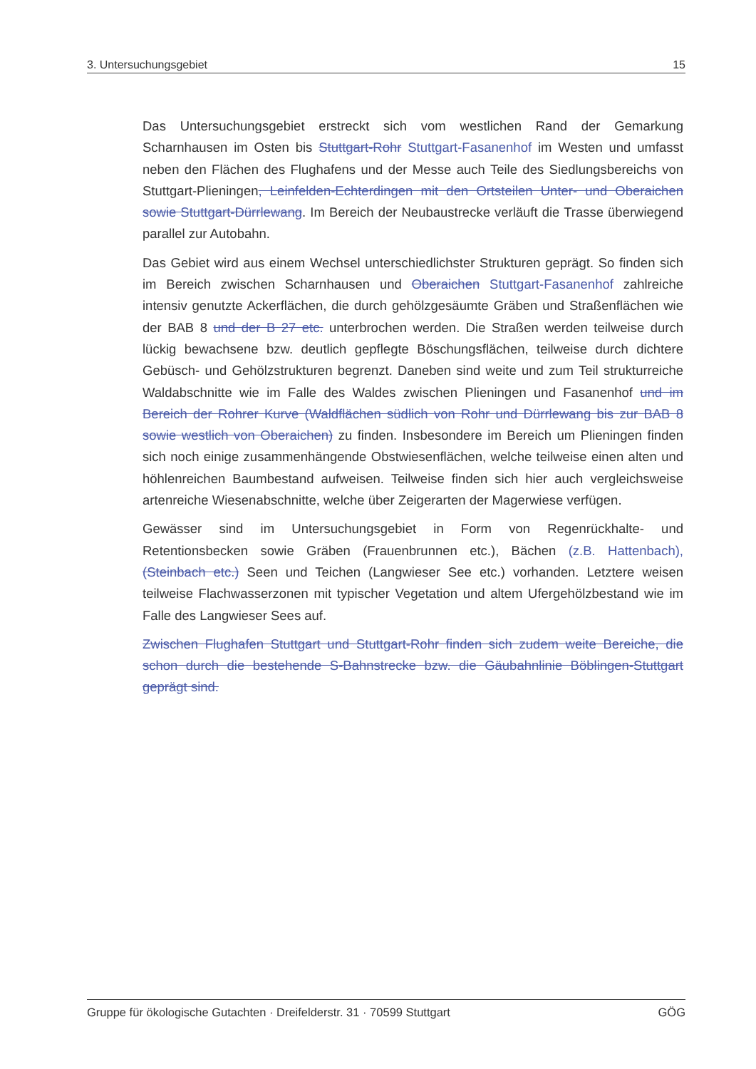3. Untersuchungsgebiet 15
Das Untersuchungsgebiet erstreckt sich vom westlichen Rand der Gemarkung Scharnhausen im Osten bis Stuttgart-Rohr Stuttgart-Fasanenhof im Westen und umfasst neben den Flächen des Flughafens und der Messe auch Teile des Siedlungsbereichs von Stuttgart-Plieningen, Leinfelden-Echterdingen mit den Ortsteilen Unter- und Oberaichen sowie Stuttgart-Dürrlewang. Im Bereich der Neubaustrecke verläuft die Trasse überwiegend parallel zur Autobahn.
Das Gebiet wird aus einem Wechsel unterschiedlichster Strukturen geprägt. So finden sich im Bereich zwischen Scharnhausen und Oberaichen Stuttgart-Fasanenhof zahlreiche intensiv genutzte Ackerflächen, die durch gehölzgesäumte Gräben und Straßenflächen wie der BAB 8 und der B 27 etc. unterbrochen werden. Die Straßen werden teilweise durch lückig bewachsene bzw. deutlich gepflegte Böschungsflächen, teilweise durch dichtere Gebüsch- und Gehölzstrukturen begrenzt. Daneben sind weite und zum Teil strukturreiche Waldabschnitte wie im Falle des Waldes zwischen Plieningen und Fasanenhof und im Bereich der Rohrer Kurve (Waldflächen südlich von Rohr und Dürrlewang bis zur BAB 8 sowie westlich von Oberaichen) zu finden. Insbesondere im Bereich um Plieningen finden sich noch einige zusammenhängende Obstwiesenflächen, welche teilweise einen alten und höhlenreichen Baumbestand aufweisen. Teilweise finden sich hier auch vergleichsweise artenreiche Wiesenabschnitte, welche über Zeigerarten der Magerwiese verfügen.
Gewässer sind im Untersuchungsgebiet in Form von Regenrückhalte- und Retentionsbecken sowie Gräben (Frauenbrunnen etc.), Bächen (z.B. Hattenbach), (Steinbach etc.) Seen und Teichen (Langwieser See etc.) vorhanden. Letztere weisen teilweise Flachwasserzonen mit typischer Vegetation und altem Ufergehölzbestand wie im Falle des Langwieser Sees auf.
Zwischen Flughafen Stuttgart und Stuttgart-Rohr finden sich zudem weite Bereiche, die schon durch die bestehende S-Bahnstrecke bzw. die Gäubahnlinie Böblingen-Stuttgart geprägt sind.
Gruppe für ökologische Gutachten · Dreifelderstr. 31 · 70599 Stuttgart GÖG